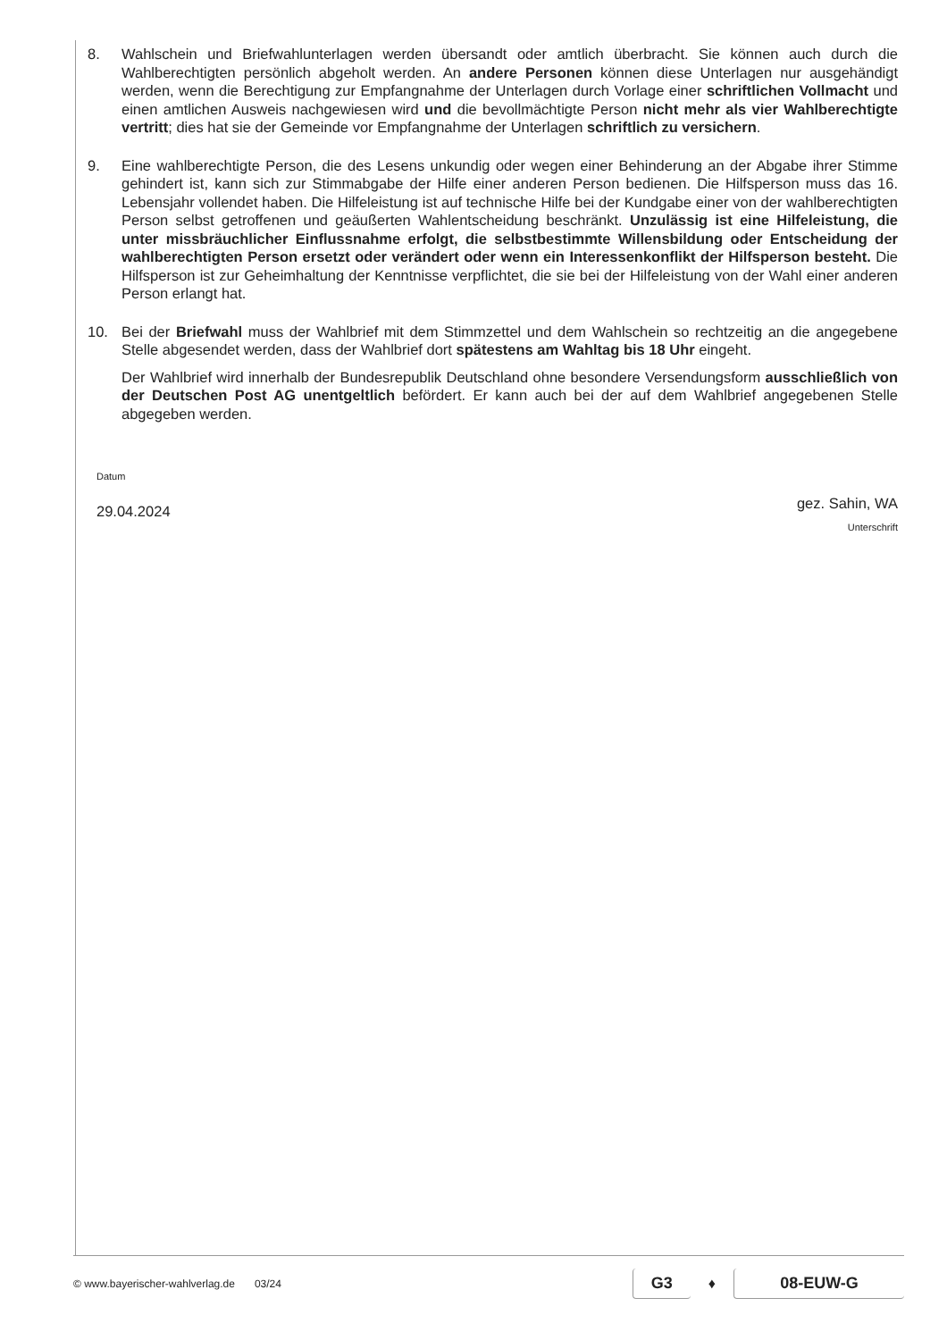8. Wahlschein und Briefwahlunterlagen werden übersandt oder amtlich überbracht. Sie können auch durch die Wahlberechtigten persönlich abgeholt werden. An andere Personen können diese Unterlagen nur ausgehändigt werden, wenn die Berechtigung zur Empfangnahme der Unterlagen durch Vorlage einer schriftlichen Vollmacht und einen amtlichen Ausweis nachgewiesen wird und die bevollmächtigte Person nicht mehr als vier Wahlberechtigte vertritt; dies hat sie der Gemeinde vor Empfangnahme der Unterlagen schriftlich zu versichern.
9. Eine wahlberechtigte Person, die des Lesens unkundig oder wegen einer Behinderung an der Abgabe ihrer Stimme gehindert ist, kann sich zur Stimmabgabe der Hilfe einer anderen Person bedienen. Die Hilfsperson muss das 16. Lebensjahr vollendet haben. Die Hilfeleistung ist auf technische Hilfe bei der Kundgabe einer von der wahlberechtigten Person selbst getroffenen und geäußerten Wahlentscheidung beschränkt. Unzulässig ist eine Hilfeleistung, die unter missbräuchlicher Einflussnahme erfolgt, die selbstbestimmte Willensbildung oder Entscheidung der wahlberechtigten Person ersetzt oder verändert oder wenn ein Interessenkonflikt der Hilfsperson besteht. Die Hilfsperson ist zur Geheimhaltung der Kenntnisse verpflichtet, die sie bei der Hilfeleistung von der Wahl einer anderen Person erlangt hat.
10. Bei der Briefwahl muss der Wahlbrief mit dem Stimmzettel und dem Wahlschein so rechtzeitig an die angegebene Stelle abgesendet werden, dass der Wahlbrief dort spätestens am Wahltag bis 18 Uhr eingeht.
Der Wahlbrief wird innerhalb der Bundesrepublik Deutschland ohne besondere Versendungsform ausschließlich von der Deutschen Post AG unentgeltlich befördert. Er kann auch bei der auf dem Wahlbrief angegebenen Stelle abgegeben werden.
Datum
29.04.2024
gez. Sahin, WA
Unterschrift
© www.bayerischer-wahlverlag.de 03/24 G3 ♦ 08-EUW-G